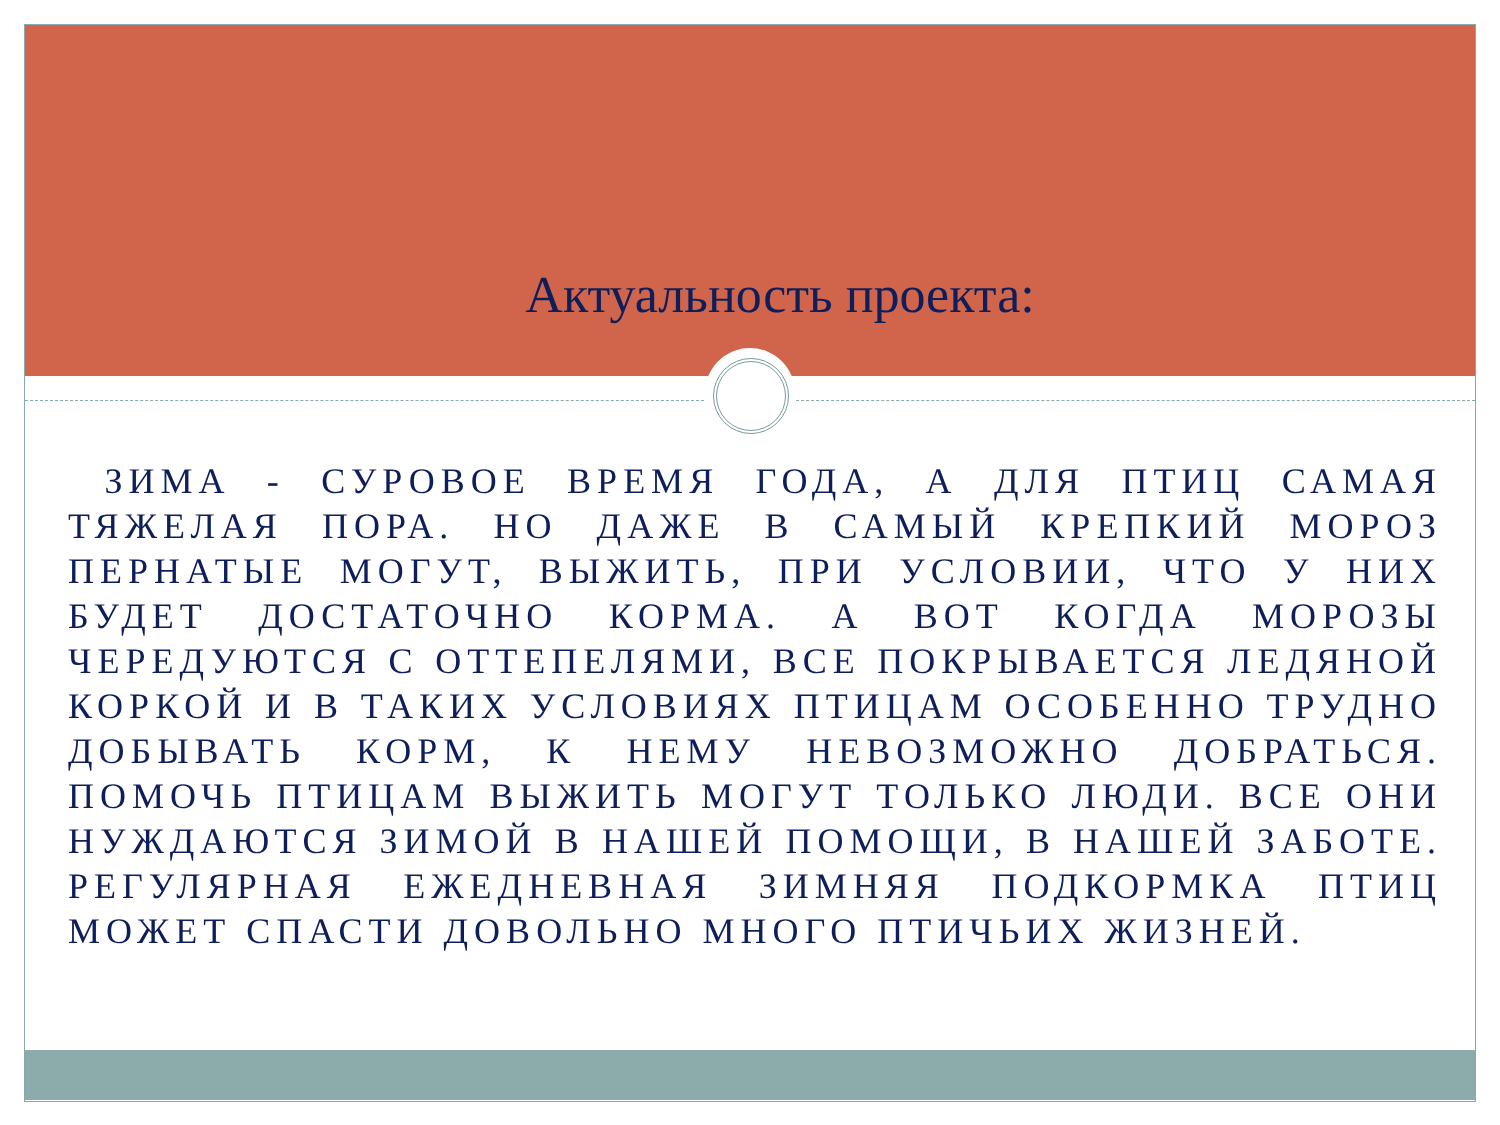Актуальность проекта:
ЗИМА - СУРОВОЕ ВРЕМЯ ГОДА, А ДЛЯ ПТИЦ САМАЯ ТЯЖЕЛАЯ ПОРА. НО ДАЖЕ В САМЫЙ КРЕПКИЙ МОРОЗ ПЕРНАТЫЕ МОГУТ, ВЫЖИТЬ, ПРИ УСЛОВИИ, ЧТО У НИХ БУДЕТ ДОСТАТОЧНО КОРМА. А ВОТ КОГДА МОРОЗЫ ЧЕРЕДУЮТСЯ С ОТТЕПЕЛЯМИ, ВСЕ ПОКРЫВАЕТСЯ ЛЕДЯНОЙ КОРКОЙ И В ТАКИХ УСЛОВИЯХ ПТИЦАМ ОСОБЕННО ТРУДНО ДОБЫВАТЬ КОРМ, К НЕМУ НЕВОЗМОЖНО ДОБРАТЬСЯ. ПОМОЧЬ ПТИЦАМ ВЫЖИТЬ МОГУТ ТОЛЬКО ЛЮДИ. ВСЕ ОНИ НУЖДАЮТСЯ ЗИМОЙ В НАШЕЙ ПОМОЩИ, В НАШЕЙ ЗАБОТЕ. РЕГУЛЯРНАЯ ЕЖЕДНЕВНАЯ ЗИМНЯЯ ПОДКОРМКА ПТИЦ МОЖЕТ СПАСТИ ДОВОЛЬНО МНОГО ПТИЧЬИХ ЖИЗНЕЙ.